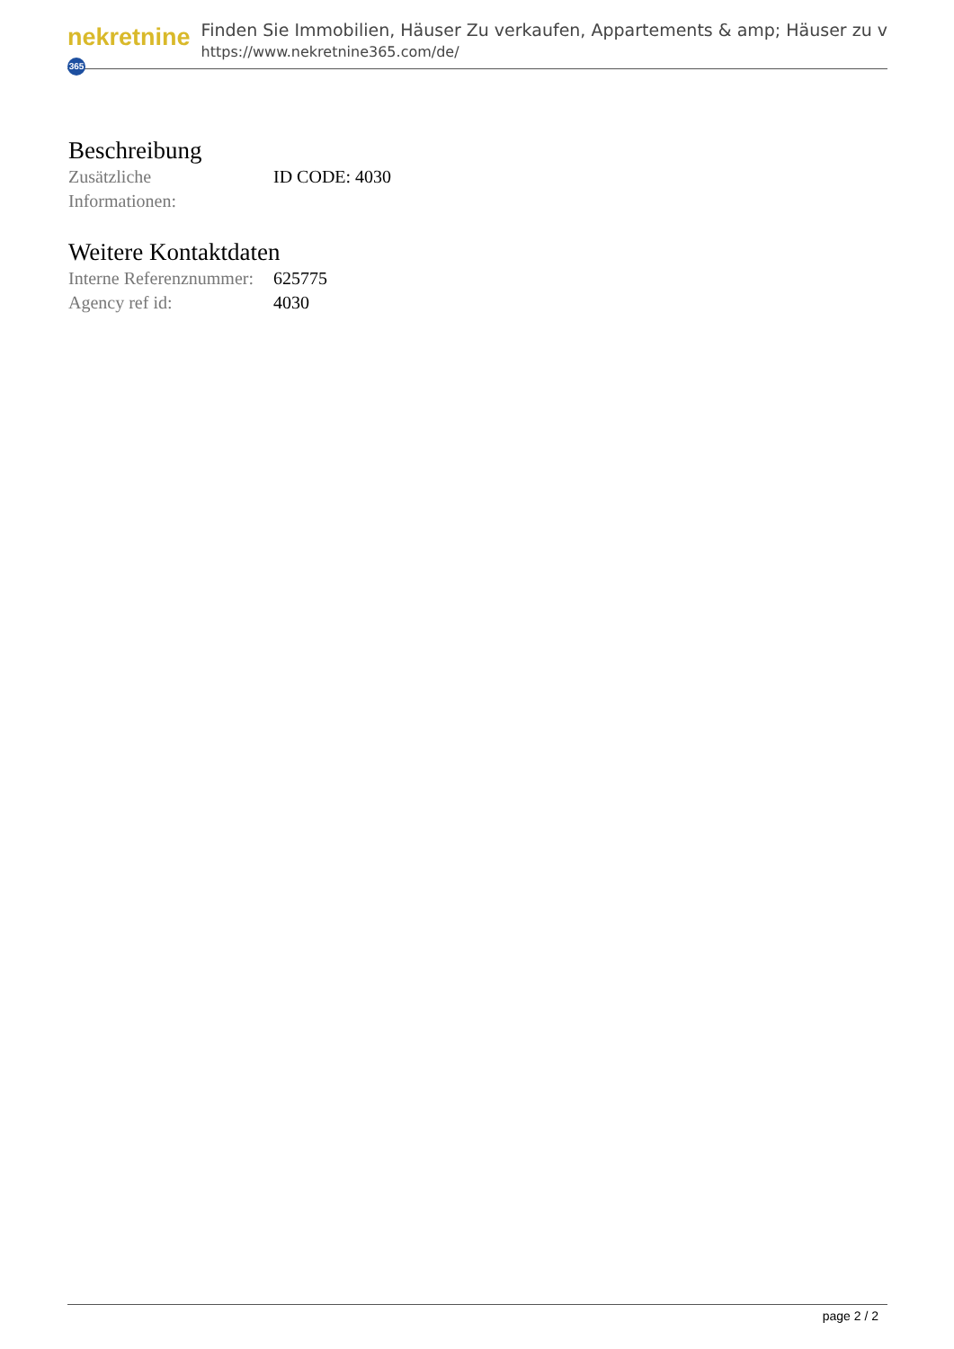nekretnine 365
Finden Sie Immobilien, Häuser Zu verkaufen, Appartements & amp; Häuser zu v
https://www.nekretnine365.com/de/
Beschreibung
| Zusätzliche Informationen: | ID CODE: 4030 |
Weitere Kontaktdaten
| Interne Referenznummer: | 625775 |
| Agency ref id: | 4030 |
page 2 / 2